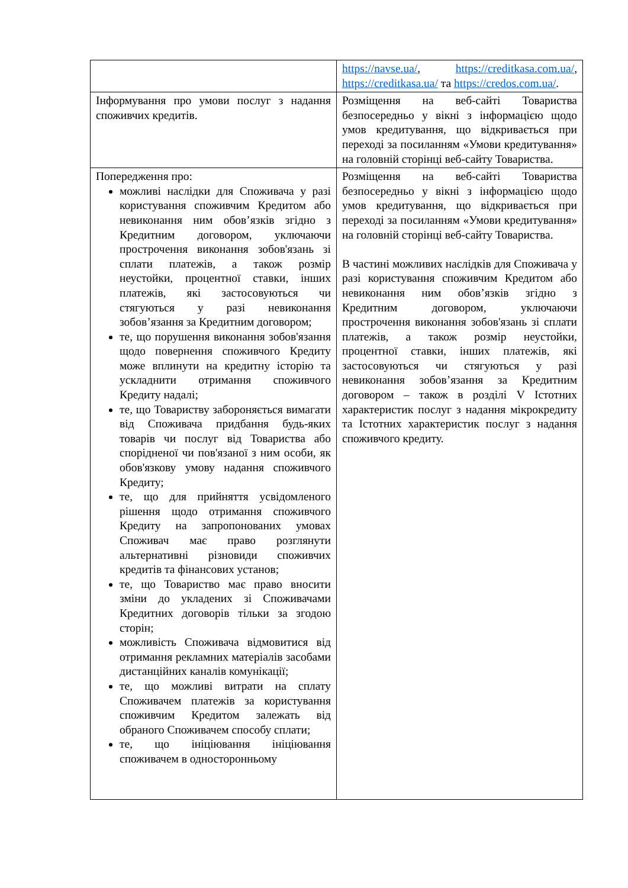| | https://navse.ua/ , https://creditkasa.com.ua/ , https://creditkasa.ua/ та https://credos.com.ua/ . |
| Інформування про умови послуг з надання споживчих кредитів. | Розміщення на веб-сайті Товариства безпосередньо у вікні з інформацією щодо умов кредитування, що відкривається при переході за посиланням «Умови кредитування» на головній сторінці веб-сайту Товариства. |
| Попередження про: можливі наслідки для Споживача у разі користування споживчим Кредитом або невиконання ним обов’язків згідно з Кредитним договором, уключаючи прострочення виконання зобов'язань зі сплати платежів, а також розмір неустойки, процентної ставки, інших платежів, які застосовуються чи стягуються у разі невиконання зобов’язання за Кредитним договором; те, що порушення виконання зобов'язання щодо повернення споживчого Кредиту може вплинути на кредитну історію та ускладнити отримання споживчого Кредиту надалі; те, що Товариству забороняється вимагати від Споживача придбання будь-яких товарів чи послуг від Товариства або спорідненої чи пов'язаної з ним особи, як обов'язкову умову надання споживчого Кредиту; те, що для прийняття усвідомленого рішення щодо отримання споживчого Кредиту на запропонованих умовах Споживач має право розглянути альтернативні різновиди споживчих кредитів та фінансових установ; те, що Товариство має право вносити зміни до укладених зі Споживачами Кредитних договорів тільки за згодою сторін; можливість Споживача відмовитися від отримання рекламних матеріалів засобами дистанційних каналів комунікації; те, що можливі витрати на сплату Споживачем платежів за користування споживчим Кредитом залежать від обраного Споживачем способу сплати; те, що ініціювання ініціювання споживачем в односторонньому | Розміщення на веб-сайті Товариства безпосередньо у вікні з інформацією щодо умов кредитування, що відкривається при переході за посиланням «Умови кредитування» на головній сторінці веб-сайту Товариства. В частині можливих наслідків для Споживача у разі користування споживчим Кредитом або невиконання ним обов’язків згідно з Кредитним договором, уключаючи прострочення виконання зобов'язань зі сплати платежів, а також розмір неустойки, процентної ставки, інших платежів, які застосовуються чи стягуються у разі невиконання зобов’язання за Кредитним договором – також в розділі V Істотних характеристик послуг з надання мікрокредиту та Істотних характеристик послуг з надання споживчого кредиту. |